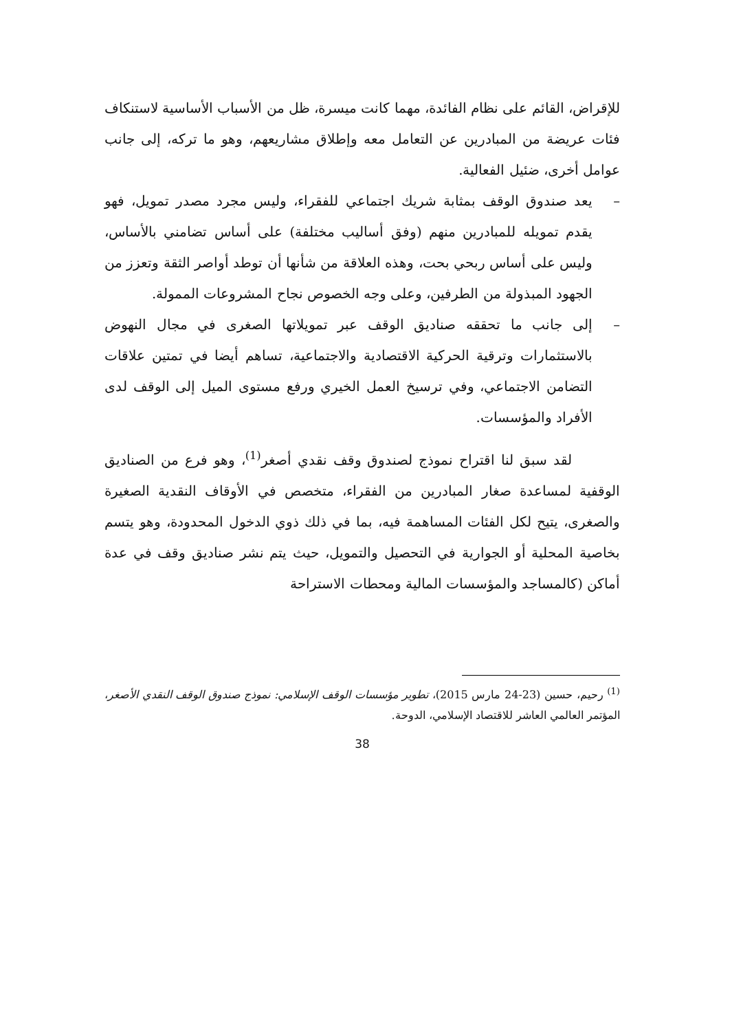للإقراض، القائم على نظام الفائدة، مهما كانت ميسرة، ظل من الأسباب الأساسية لاستنكاف فئات عريضة من المبادرين عن التعامل معه وإطلاق مشاريعهم، وهو ما تركه، إلى جانب عوامل أخرى، ضئيل الفعالية.
– يعد صندوق الوقف بمثابة شريك اجتماعي للفقراء، وليس مجرد مصدر تمويل، فهو يقدم تمويله للمبادرين منهم (وفق أساليب مختلفة) على أساس تضامني بالأساس، وليس على أساس ربحي بحت، وهذه العلاقة من شأنها أن توطد أواصر الثقة وتعزز من الجهود المبذولة من الطرفين، وعلى وجه الخصوص نجاح المشروعات الممولة.
– إلى جانب ما تحققه صناديق الوقف عبر تمويلاتها الصغرى في مجال النهوض بالاستثمارات وترقية الحركية الاقتصادية والاجتماعية، تساهم أيضا في تمتين علاقات التضامن الاجتماعي، وفي ترسيخ العمل الخيري ورفع مستوى الميل إلى الوقف لدى الأفراد والمؤسسات.
لقد سبق لنا اقتراح نموذج لصندوق وقف نقدي أصغر<sup>(1)</sup>، وهو فرع من الصناديق الوقفية لمساعدة صغار المبادرين من الفقراء، متخصص في الأوقاف النقدية الصغيرة والصغرى، يتيح لكل الفئات المساهمة فيه، بما في ذلك ذوي الدخول المحدودة، وهو يتسم بخاصية المحلية أو الجوارية في التحصيل والتمويل، حيث يتم نشر صناديق وقف في عدة أماكن (كالمساجد والمؤسسات المالية ومحطات الاستراحة
<sup>(1)</sup> رحيم، حسين (23-24 مارس 2015)، تطوير مؤسسات الوقف الإسلامي: نموذج صندوق الوقف النقدي الأصغر، المؤتمر العالمي العاشر للاقتصاد الإسلامي، الدوحة.
38